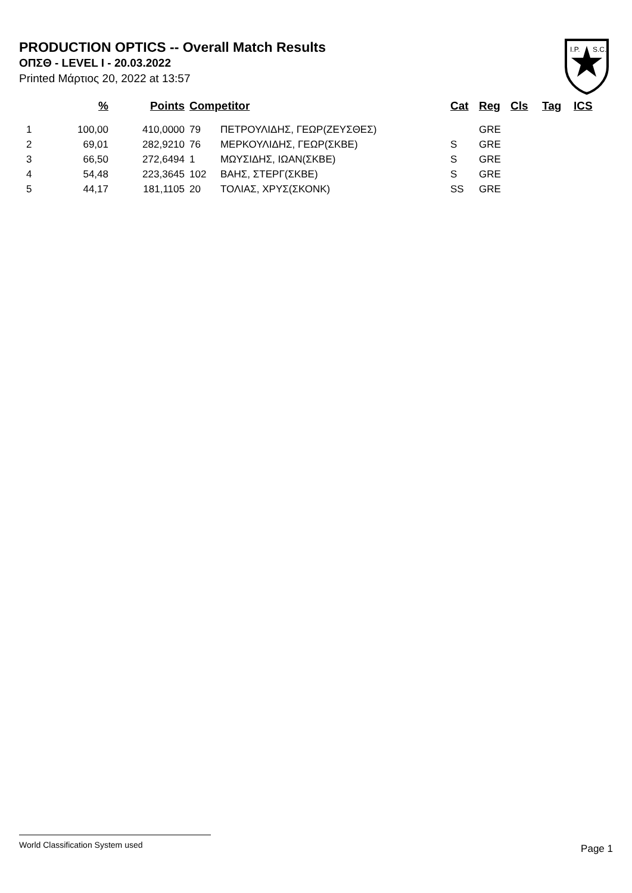PRODUCTION OPTICS -- Overall Match Results
ΟΠΣΘ - LEVEL I - 20.03.2022
Printed Μάρτιος 20, 2022 at 13:57
I.P.
S.C.
| | % | Points | Competitor | | Cat | Reg | Cls | Tag | ICS |
| --- | --- | --- | --- | --- | --- | --- | --- | --- | --- |
| 1 | 100,00 | 410,0000 | 79 | ΠΕΤΡΟΥΛΙΔΗΣ, ΓΕΩΡ(ΖΕΥΣΘΕΣ) | | GRE | | | |
| 2 | 69,01 | 282,9210 | 76 | ΜΕΡΚΟΥΛΙΔΗΣ, ΓΕΩΡ(ΣΚΒΕ) | S | GRE | | | |
| 3 | 66,50 | 272,6494 | 1 | ΜΩΥΣΙΔΗΣ, ΙΩΑΝ(ΣΚΒΕ) | S | GRE | | | |
| 4 | 54,48 | 223,3645 | 102 | ΒΑΗΣ, ΣΤΕΡΓ(ΣΚΒΕ) | S | GRE | | | |
| 5 | 44,17 | 181,1105 | 20 | ΤΟΛΙΑΣ, ΧΡΥΣ(ΣΚΟΝΚ) | SS | GRE | | | |
World Classification System used
Page 1